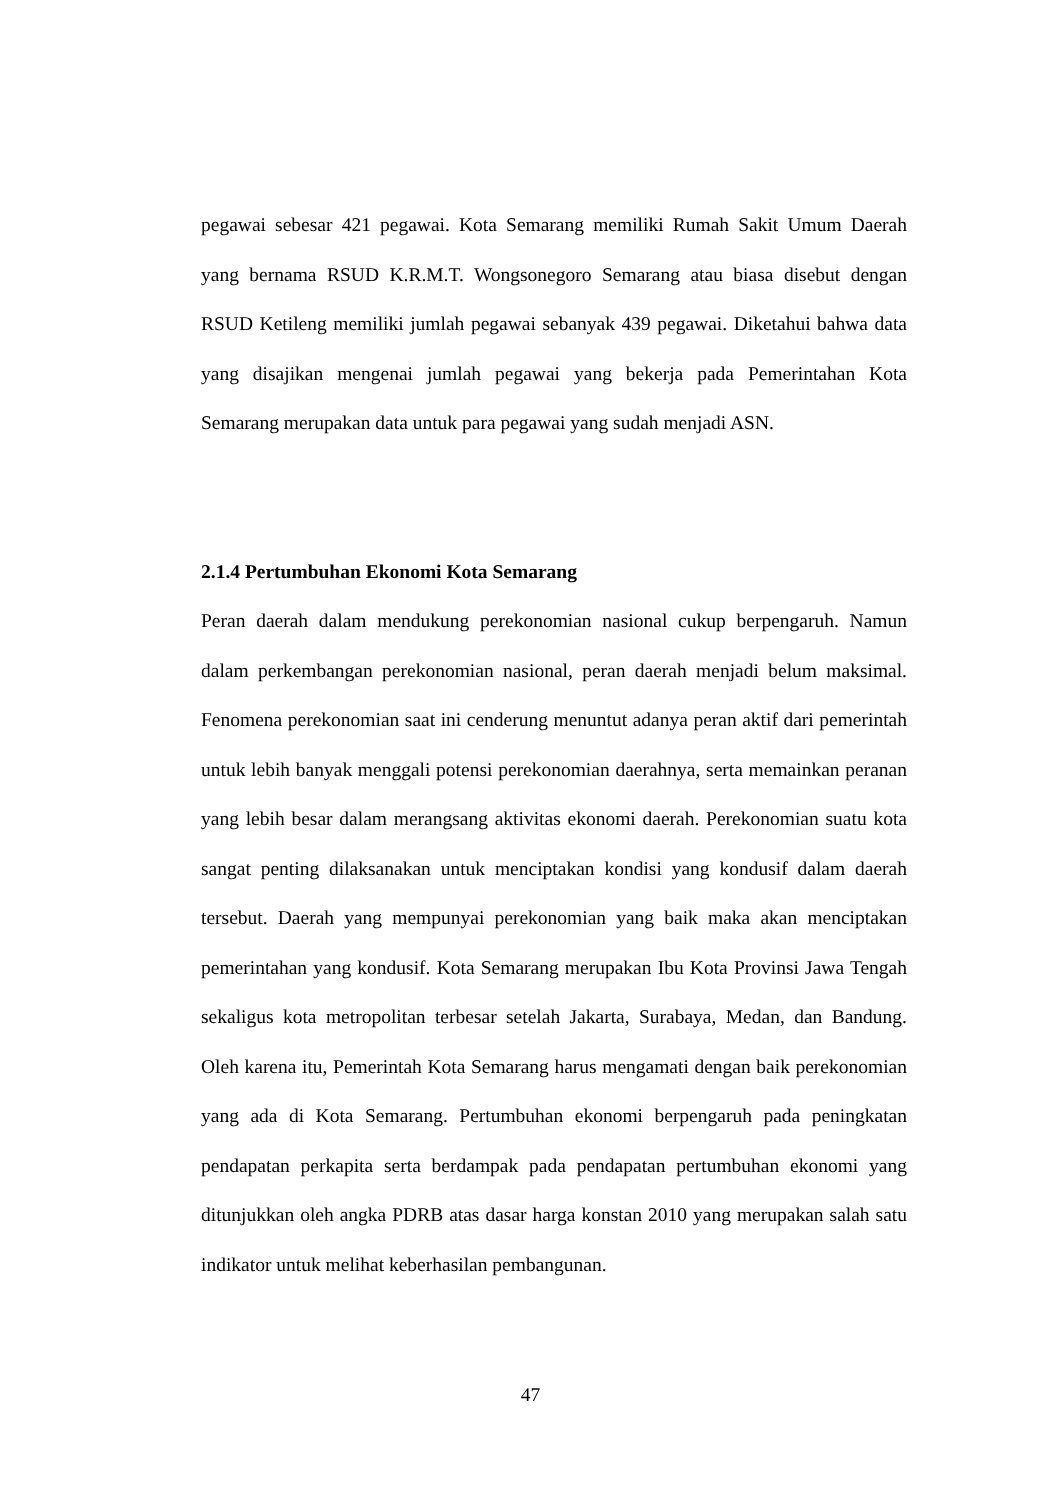pegawai sebesar 421 pegawai. Kota Semarang memiliki Rumah Sakit Umum Daerah yang bernama RSUD K.R.M.T. Wongsonegoro Semarang atau biasa disebut dengan RSUD Ketileng memiliki jumlah pegawai sebanyak 439 pegawai. Diketahui bahwa data yang disajikan mengenai jumlah pegawai yang bekerja pada Pemerintahan Kota Semarang merupakan data untuk para pegawai yang sudah menjadi ASN.
2.1.4 Pertumbuhan Ekonomi Kota Semarang
Peran daerah dalam mendukung perekonomian nasional cukup berpengaruh. Namun dalam perkembangan perekonomian nasional, peran daerah menjadi belum maksimal. Fenomena perekonomian saat ini cenderung menuntut adanya peran aktif dari pemerintah untuk lebih banyak menggali potensi perekonomian daerahnya, serta memainkan peranan yang lebih besar dalam merangsang aktivitas ekonomi daerah. Perekonomian suatu kota sangat penting dilaksanakan untuk menciptakan kondisi yang kondusif dalam daerah tersebut. Daerah yang mempunyai perekonomian yang baik maka akan menciptakan pemerintahan yang kondusif. Kota Semarang merupakan Ibu Kota Provinsi Jawa Tengah sekaligus kota metropolitan terbesar setelah Jakarta, Surabaya, Medan, dan Bandung. Oleh karena itu, Pemerintah Kota Semarang harus mengamati dengan baik perekonomian yang ada di Kota Semarang. Pertumbuhan ekonomi berpengaruh pada peningkatan pendapatan perkapita serta berdampak pada pendapatan pertumbuhan ekonomi yang ditunjukkan oleh angka PDRB atas dasar harga konstan 2010 yang merupakan salah satu indikator untuk melihat keberhasilan pembangunan.
47